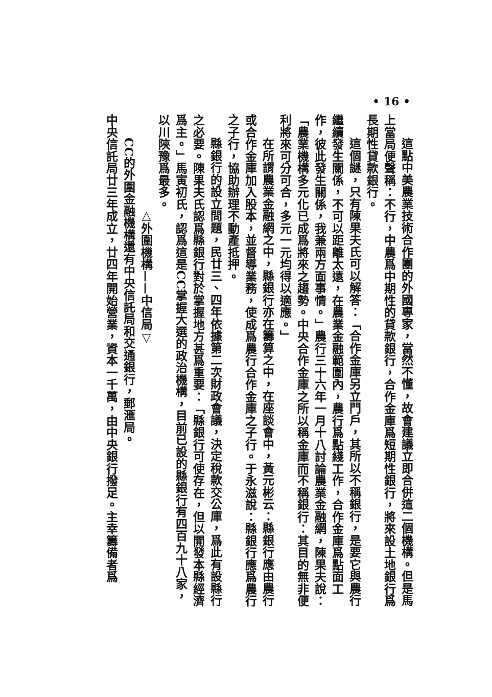• 16 •
這點中美農業技術合作團的外國專家，當然不懂，故會建議立即合併這二個機構。但是馬上當局便聲稱：不行，中農爲中期性的貸款銀行，合作金庫爲短期性銀行，將來設土地銀行爲長期性貸款銀行。
這個謎，只有陳果夫氏可以解答：「合作金庫另立門戶，其所以不稱銀行，是要它與農行繼續發生關係，不可以距離太遠，在農業金融範圍內，農行爲點綫工作，合作金庫爲點面工作，彼此發生關係，我兼兩方面事情。」農行三十六年一月十八討論農業金融網，陳果夫說：「農業機構多元化已成爲將來之趨勢。中央合作金庫之所以稱金庫而不稱銀行：其目的無非便利將來可分可合，多元一元均得以適應。」
在所謂農業金融網之中，縣銀行亦在籌算之中，在座談會中，黃元彬云：縣銀行應由農行或合作金庫加入股本，並督導業務，使成爲農行合作金庫之子行。于永滋說：縣銀行應爲農行之子行，協助辦理不動產抵押。
縣銀行的設立問題，民廿三、四年依據第二次財政會議，決定稅款交公庫，爲此有設縣行之必要。陳果夫氏認爲縣銀行對於掌握地方甚爲重要：「縣銀行可使存在，但以開發本縣經濟爲主。」馬寅初氏，認爲這是CC掌握大選的政治機構，目前已設的縣銀行有四百九十八家，以川陝豫爲最多。
△外圍機構——中信局▽
CC的外圍金融機構還有中央信託局和交通銀行，郵滙局。
中央信託局廿三年成立，廿四年開始營業，資本一千萬，由中央銀行撥足。主幸籌備者爲